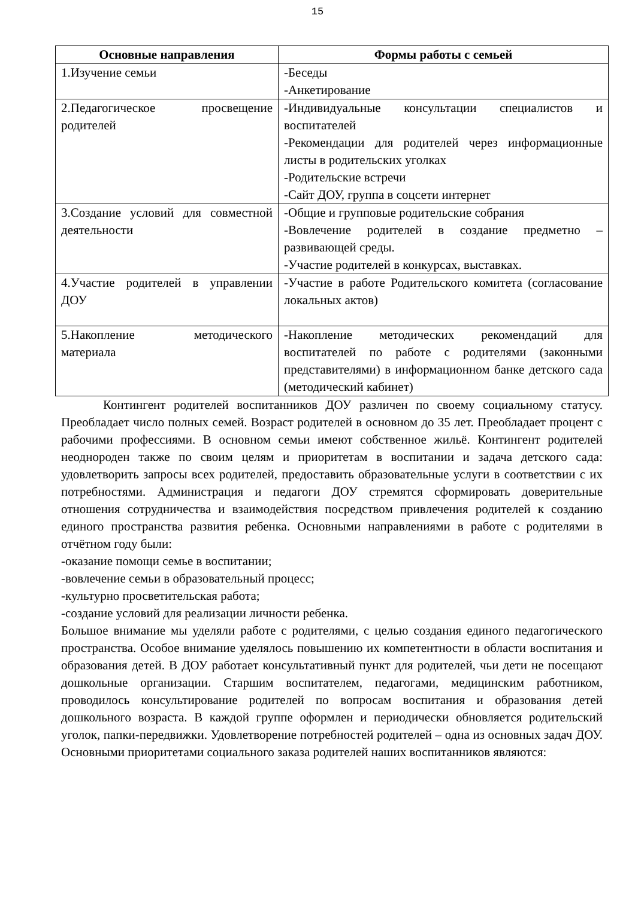15
| Основные направления | Формы работы с семьей |
| --- | --- |
| 1.Изучение семьи | -Беседы -Анкетирование |
| 2.Педагогическое просвещение родителей | -Индивидуальные консультации специалистов и воспитателей -Рекомендации для родителей через информационные листы в родительских уголках -Родительские встречи -Сайт ДОУ, группа в соцсети интернет |
| 3.Создание условий для совместной деятельности | -Общие и групповые родительские собрания -Вовлечение родителей в создание предметно – развивающей среды. -Участие родителей в конкурсах, выставках. |
| 4.Участие родителей в управлении ДОУ | -Участие в работе Родительского комитета (согласование локальных актов) |
| 5.Накопление методического материала | -Накопление методических рекомендаций для воспитателей по работе с родителями (законными представителями) в информационном банке детского сада (методический кабинет) |
Контингент родителей воспитанников ДОУ различен по своему социальному статусу. Преобладает число полных семей. Возраст родителей в основном до 35 лет. Преобладает процент с рабочими профессиями. В основном семьи имеют собственное жильё. Контингент родителей неоднороден также по своим целям и приоритетам в воспитании и задача детского сада: удовлетворить запросы всех родителей, предоставить образовательные услуги в соответствии с их потребностями. Администрация и педагоги ДОУ стремятся сформировать доверительные отношения сотрудничества и взаимодействия посредством привлечения родителей к созданию единого пространства развития ребенка. Основными направлениями в работе с родителями в отчётном году были:
-оказание помощи семье в воспитании;
-вовлечение семьи в образовательный процесс;
-культурно просветительская работа;
-создание условий для реализации личности ребенка.
Большое внимание мы уделяли работе с родителями, с целью создания единого педагогического пространства. Особое внимание уделялось повышению их компетентности в области воспитания и образования детей. В ДОУ работает консультативный пункт для родителей, чьи дети не посещают дошкольные организации. Старшим воспитателем, педагогами, медицинским работником, проводилось консультирование родителей по вопросам воспитания и образования детей дошкольного возраста. В каждой группе оформлен и периодически обновляется родительский уголок, папки-передвижки. Удовлетворение потребностей родителей – одна из основных задач ДОУ. Основными приоритетами социального заказа родителей наших воспитанников являются: